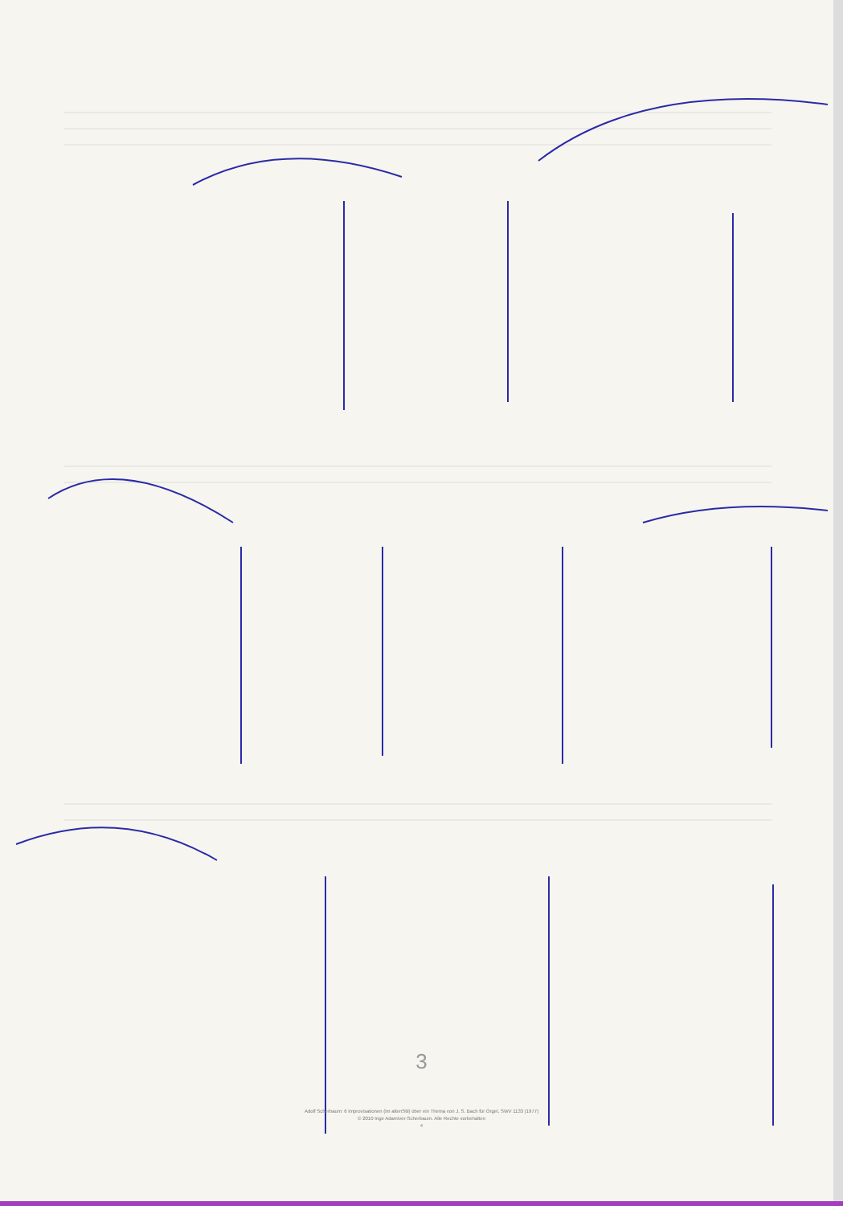3
Adolf Scherbaum: 6 Improvisationen (im altenStil) über ein Thema von J. S. Bach für Orgel, SWV 1133 (1977)
© 2010 Inge Adamiver-Scherbaum. Alle Rechte vorbehalten
4